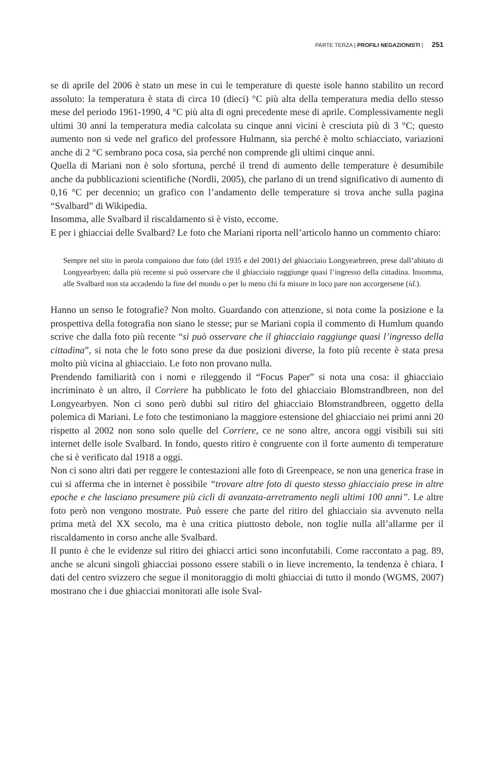PARTE TERZA | PROFILI NEGAZIONISTI | 251
se di aprile del 2006 è stato un mese in cui le temperature di queste isole hanno stabilito un record assoluto: la temperatura è stata di circa 10 (dieci) °C più alta della temperatura media dello stesso mese del periodo 1961-1990, 4 °C più alta di ogni precedente mese di aprile. Complessivamente negli ultimi 30 anni la temperatura media calcolata su cinque anni vicini è cresciuta più di 3 °C; questo aumento non si vede nel grafico del professore Hulmann, sia perché è molto schiacciato, variazioni anche di 2 °C sembrano poca cosa, sia perché non comprende gli ultimi cinque anni.
Quella di Mariani non è solo sfortuna, perché il trend di aumento delle temperature è desumibile anche da pubblicazioni scientifiche (Nordli, 2005), che parlano di un trend significativo di aumento di 0,16 °C per decennio; un grafico con l’andamento delle temperature si trova anche sulla pagina “Svalbard” di Wikipedia.
Insomma, alle Svalbard il riscaldamento si è visto, eccome.
E per i ghiacciai delle Svalbard? Le foto che Mariani riporta nell’articolo hanno un commento chiaro:
Sempre nel sito in parola compaiono due foto (del 1935 e del 2001) del ghiacciaio Longyearbreen, prese dall’abitato di Longyearbyen; dalla più recente si può osservare che il ghiacciaio raggiunge quasi l’ingresso della cittadina. Insomma, alle Svalbard non sta accadendo la fine del mondo o per lo meno chi fa misure in loco pare non accorgersene (id.).
Hanno un senso le fotografie? Non molto. Guardando con attenzione, si nota come la posizione e la prospettiva della fotografia non siano le stesse; pur se Mariani copia il commento di Humlum quando scrive che dalla foto più recente “si può osservare che il ghiacciaio raggiunge quasi l’ingresso della cittadina”, si nota che le foto sono prese da due posizioni diverse, la foto più recente è stata presa molto più vicina al ghiacciaio. Le foto non provano nulla.
Prendendo familiarità con i nomi e rileggendo il “Focus Paper” si nota una cosa: il ghiacciaio incriminato è un altro, il Corriere ha pubblicato le foto del ghiacciaio Blomstrandbreen, non del Longyearbyen. Non ci sono però dubbi sul ritiro del ghiacciaio Blomstrandbreen, oggetto della polemica di Mariani. Le foto che testimoniano la maggiore estensione del ghiacciaio nei primi anni 20 rispetto al 2002 non sono solo quelle del Corriere, ce ne sono altre, ancora oggi visibili sui siti internet delle isole Svalbard. In fondo, questo ritiro è congruente con il forte aumento di temperature che si è verificato dal 1918 a oggi.
Non ci sono altri dati per reggere le contestazioni alle foto di Greenpeace, se non una generica frase in cui si afferma che in internet è possibile “trovare altre foto di questo stesso ghiacciaio prese in altre epoche e che lasciano presumere più cicli di avanzata-arretramento negli ultimi 100 anni”. Le altre foto però non vengono mostrate. Può essere che parte del ritiro del ghiacciaio sia avvenuto nella prima metà del XX secolo, ma è una critica piuttosto debole, non toglie nulla all’allarme per il riscaldamento in corso anche alle Svalbard.
Il punto è che le evidenze sul ritiro dei ghiacci artici sono inconfutabili. Come raccontato a pag. 89, anche se alcuni singoli ghiacciai possono essere stabili o in lieve incremento, la tendenza è chiara. I dati del centro svizzero che segue il monitoraggio di molti ghiacciai di tutto il mondo (WGMS, 2007) mostrano che i due ghiacciai monitorati alle isole Sval-